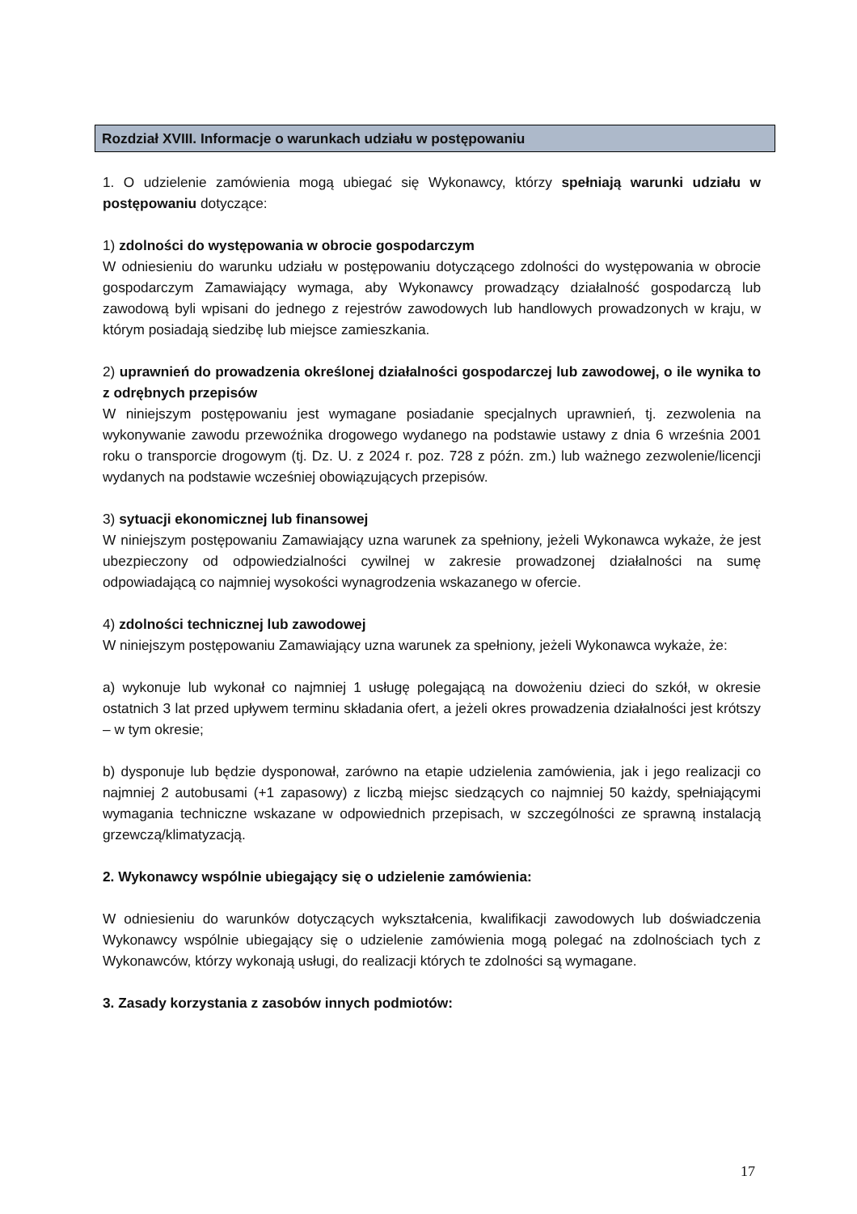Rozdział XVIII. Informacje o warunkach udziału w postępowaniu
1. O udzielenie zamówienia mogą ubiegać się Wykonawcy, którzy spełniają warunki udziału w postępowaniu dotyczące:
1) zdolności do występowania w obrocie gospodarczym
W odniesieniu do warunku udziału w postępowaniu dotyczącego zdolności do występowania w obrocie gospodarczym Zamawiający wymaga, aby Wykonawcy prowadzący działalność gospodarczą lub zawodową byli wpisani do jednego z rejestrów zawodowych lub handlowych prowadzonych w kraju, w którym posiadają siedzibę lub miejsce zamieszkania.
2) uprawnień do prowadzenia określonej działalności gospodarczej lub zawodowej, o ile wynika to z odrębnych przepisów
W niniejszym postępowaniu jest wymagane posiadanie specjalnych uprawnień, tj. zezwolenia na wykonywanie zawodu przewoźnika drogowego wydanego na podstawie ustawy z dnia 6 września 2001 roku o transporcie drogowym (tj. Dz. U. z 2024 r. poz. 728 z późn. zm.) lub ważnego zezwolenie/licencji wydanych na podstawie wcześniej obowiązujących przepisów.
3) sytuacji ekonomicznej lub finansowej
W niniejszym postępowaniu Zamawiający uzna warunek za spełniony, jeżeli Wykonawca wykaże, że jest ubezpieczony od odpowiedzialności cywilnej w zakresie prowadzonej działalności na sumę odpowiadającą co najmniej wysokości wynagrodzenia wskazanego w ofercie.
4) zdolności technicznej lub zawodowej
W niniejszym postępowaniu Zamawiający uzna warunek za spełniony, jeżeli Wykonawca wykaże, że:
a) wykonuje lub wykonał co najmniej 1 usługę polegającą na dowożeniu dzieci do szkół, w okresie ostatnich 3 lat przed upływem terminu składania ofert, a jeżeli okres prowadzenia działalności jest krótszy – w tym okresie;
b) dysponuje lub będzie dysponował, zarówno na etapie udzielenia zamówienia, jak i jego realizacji co najmniej 2 autobusami (+1 zapasowy) z liczbą miejsc siedzących co najmniej 50 każdy, spełniającymi wymagania techniczne wskazane w odpowiednich przepisach, w szczególności ze sprawną instalacją grzewczą/klimatyzacją.
2. Wykonawcy wspólnie ubiegający się o udzielenie zamówienia:
W odniesieniu do warunków dotyczących wykształcenia, kwalifikacji zawodowych lub doświadczenia Wykonawcy wspólnie ubiegający się o udzielenie zamówienia mogą polegać na zdolnościach tych z Wykonawców, którzy wykonają usługi, do realizacji których te zdolności są wymagane.
3. Zasady korzystania z zasobów innych podmiotów:
17